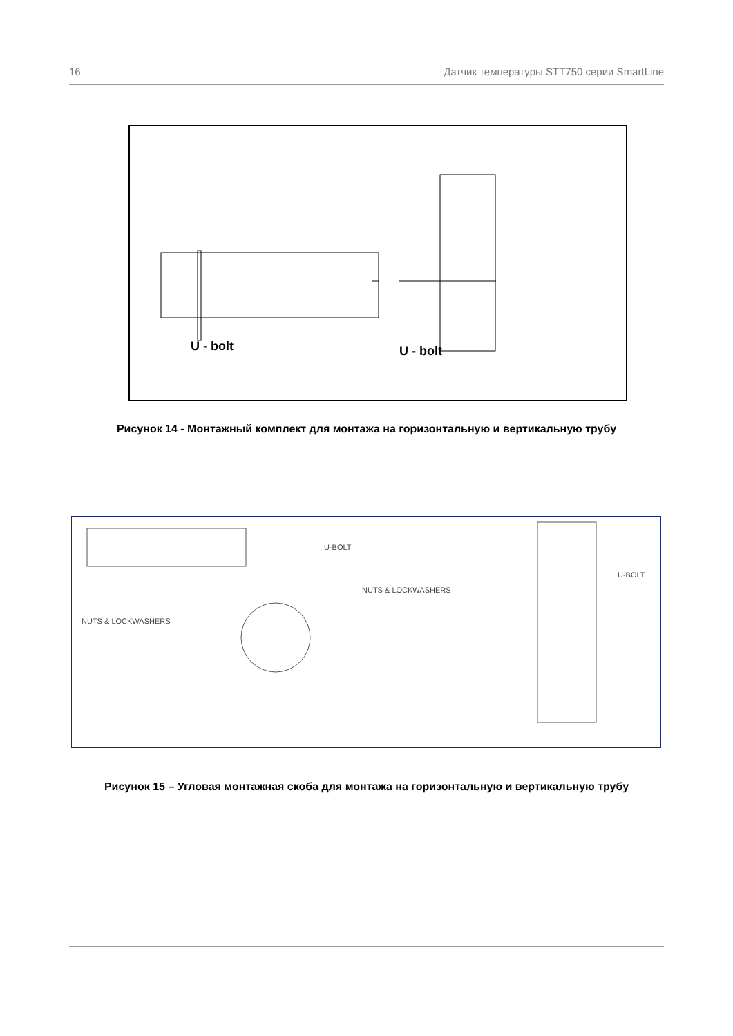16 Датчик температуры STT750 серии SmartLine
U - bolt
U - bolt
Рисунок 14 - Монтажный комплект для монтажа на горизонтальную и вертикальную трубу
U-BOLT
NUTS & LOCKWASHERS
NUTS & LOCKWASHERS
U-BOLT
Рисунок 15 – Угловая монтажная скоба для монтажа на горизонтальную и вертикальную трубу